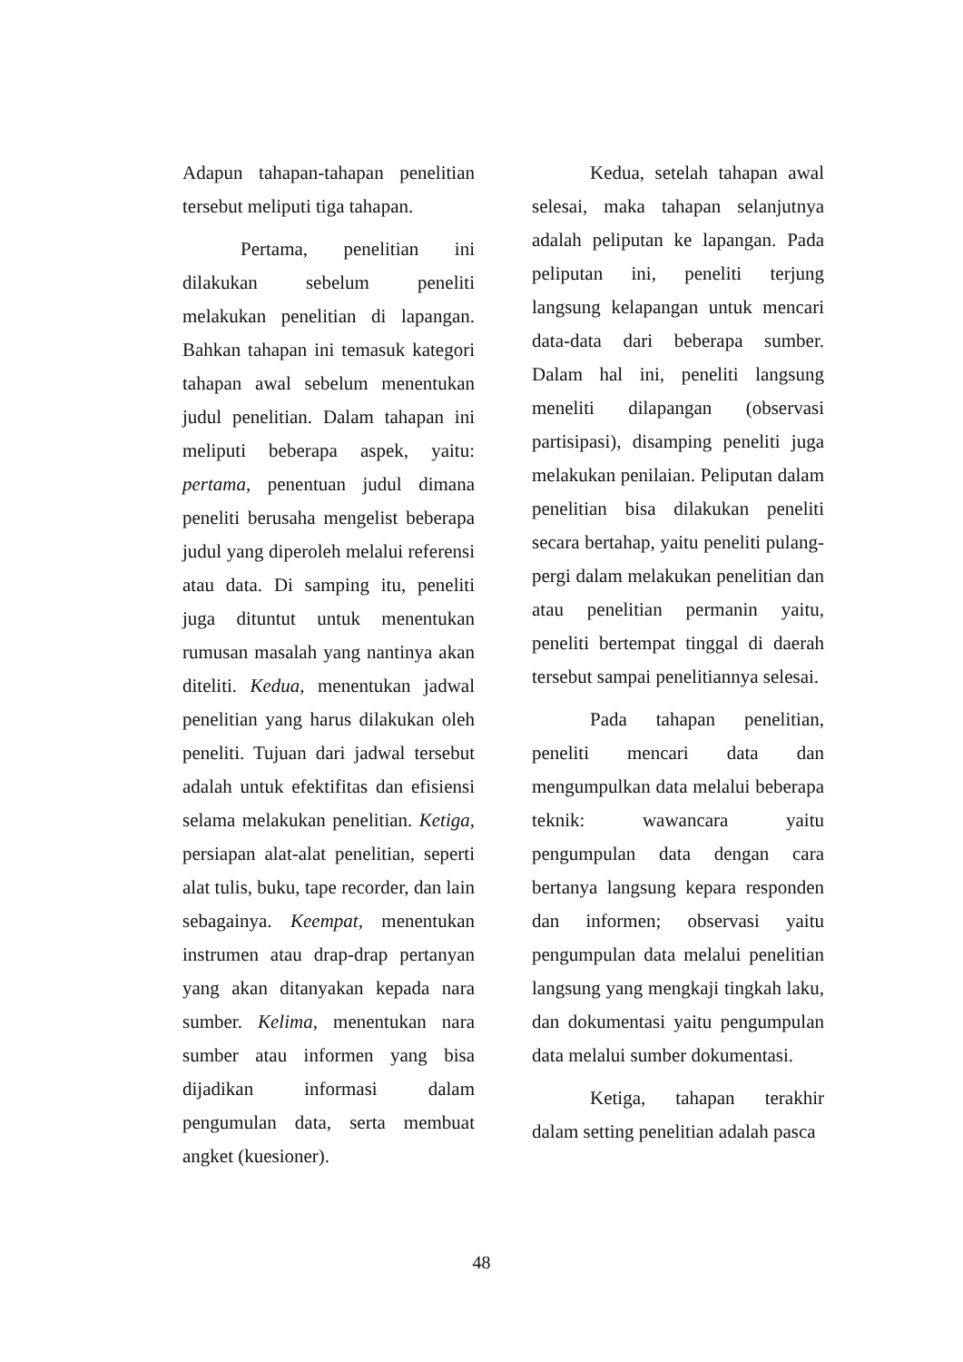Adapun tahapan-tahapan penelitian tersebut meliputi tiga tahapan.
Pertama, penelitian ini dilakukan sebelum peneliti melakukan penelitian di lapangan. Bahkan tahapan ini temasuk kategori tahapan awal sebelum menentukan judul penelitian. Dalam tahapan ini meliputi beberapa aspek, yaitu: pertama, penentuan judul dimana peneliti berusaha mengelist beberapa judul yang diperoleh melalui referensi atau data. Di samping itu, peneliti juga dituntut untuk menentukan rumusan masalah yang nantinya akan diteliti. Kedua, menentukan jadwal penelitian yang harus dilakukan oleh peneliti. Tujuan dari jadwal tersebut adalah untuk efektifitas dan efisiensi selama melakukan penelitian. Ketiga, persiapan alat-alat penelitian, seperti alat tulis, buku, tape recorder, dan lain sebagainya. Keempat, menentukan instrumen atau drap-drap pertanyan yang akan ditanyakan kepada nara sumber. Kelima, menentukan nara sumber atau informen yang bisa dijadikan informasi dalam pengumulan data, serta membuat angket (kuesioner).
Kedua, setelah tahapan awal selesai, maka tahapan selanjutnya adalah peliputan ke lapangan. Pada peliputan ini, peneliti terjung langsung kelapangan untuk mencari data-data dari beberapa sumber. Dalam hal ini, peneliti langsung meneliti dilapangan (observasi partisipasi), disamping peneliti juga melakukan penilaian. Peliputan dalam penelitian bisa dilakukan peneliti secara bertahap, yaitu peneliti pulang-pergi dalam melakukan penelitian dan atau penelitian permanin yaitu, peneliti bertempat tinggal di daerah tersebut sampai penelitiannya selesai.
Pada tahapan penelitian, peneliti mencari data dan mengumpulkan data melalui beberapa teknik: wawancara yaitu pengumpulan data dengan cara bertanya langsung kepara responden dan informen; observasi yaitu pengumpulan data melalui penelitian langsung yang mengkaji tingkah laku, dan dokumentasi yaitu pengumpulan data melalui sumber dokumentasi.
Ketiga, tahapan terakhir dalam setting penelitian adalah pasca
48